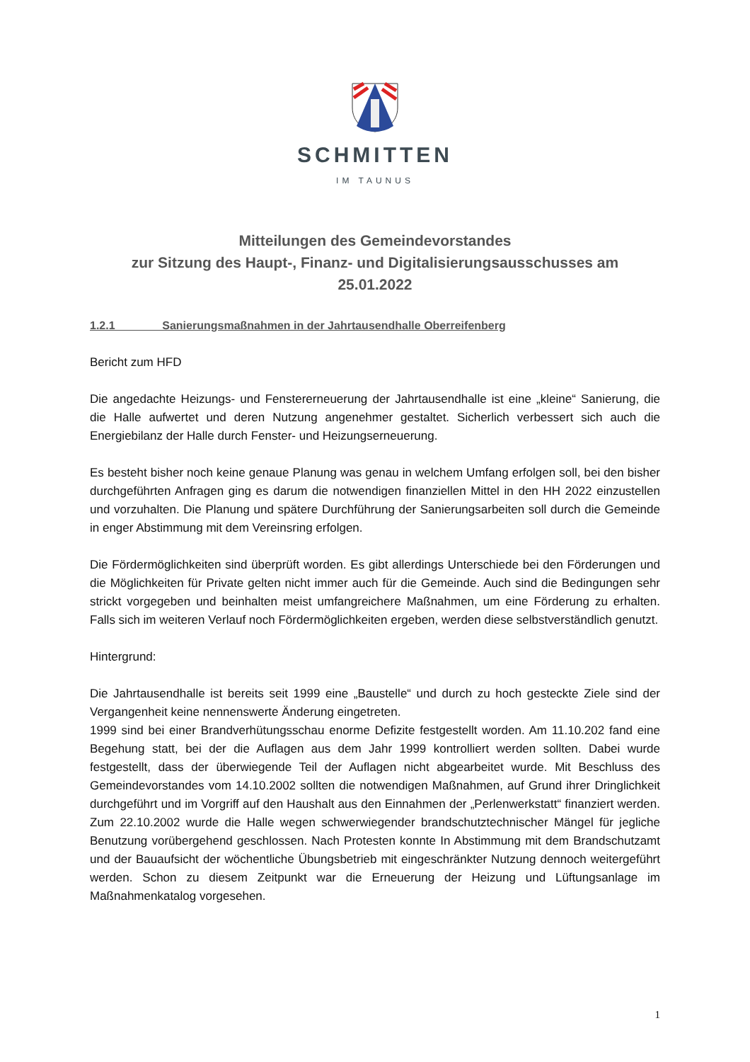SCHMITTEN
IM TAUNUS
Mitteilungen des Gemeindevorstandes
zur Sitzung des Haupt-, Finanz- und Digitalisierungsausschusses am
25.01.2022
1.2.1 Sanierungsmaßnahmen in der Jahrtausendhalle Oberreifenberg
Bericht zum HFD
Die angedachte Heizungs- und Fenstererneuerung der Jahrtausendhalle ist eine „kleine“ Sanierung, die die Halle aufwertet und deren Nutzung angenehmer gestaltet. Sicherlich verbessert sich auch die Energiebilanz der Halle durch Fenster- und Heizungserneuerung.
Es besteht bisher noch keine genaue Planung was genau in welchem Umfang erfolgen soll, bei den bisher durchgeführten Anfragen ging es darum die notwendigen finanziellen Mittel in den HH 2022 einzustellen und vorzuhalten. Die Planung und spätere Durchführung der Sanierungsarbeiten soll durch die Gemeinde in enger Abstimmung mit dem Vereinsring erfolgen.
Die Fördermöglichkeiten sind überprüft worden. Es gibt allerdings Unterschiede bei den Förderungen und die Möglichkeiten für Private gelten nicht immer auch für die Gemeinde. Auch sind die Bedingungen sehr strickt vorgegeben und beinhalten meist umfangreichere Maßnahmen, um eine Förderung zu erhalten. Falls sich im weiteren Verlauf noch Fördermöglichkeiten ergeben, werden diese selbstverständlich genutzt.
Hintergrund:
Die Jahrtausendhalle ist bereits seit 1999 eine „Baustelle“ und durch zu hoch gesteckte Ziele sind der Vergangenheit keine nennenswerte Änderung eingetreten.
1999 sind bei einer Brandverhütungsschau enorme Defizite festgestellt worden. Am 11.10.202 fand eine Begehung statt, bei der die Auflagen aus dem Jahr 1999 kontrolliert werden sollten. Dabei wurde festgestellt, dass der überwiegende Teil der Auflagen nicht abgearbeitet wurde. Mit Beschluss des Gemeindevorstandes vom 14.10.2002 sollten die notwendigen Maßnahmen, auf Grund ihrer Dringlichkeit durchgeführt und im Vorgriff auf den Haushalt aus den Einnahmen der „Perlenwerkstatt“ finanziert werden. Zum 22.10.2002 wurde die Halle wegen schwerwiegender brandschutztechnischer Mängel für jegliche Benutzung vorübergehend geschlossen. Nach Protesten konnte In Abstimmung mit dem Brandschutzamt und der Bauaufsicht der wöchentliche Übungsbetrieb mit eingeschränkter Nutzung dennoch weitergeführt werden. Schon zu diesem Zeitpunkt war die Erneuerung der Heizung und Lüftungsanlage im Maßnahmenkatalog vorgesehen.
1